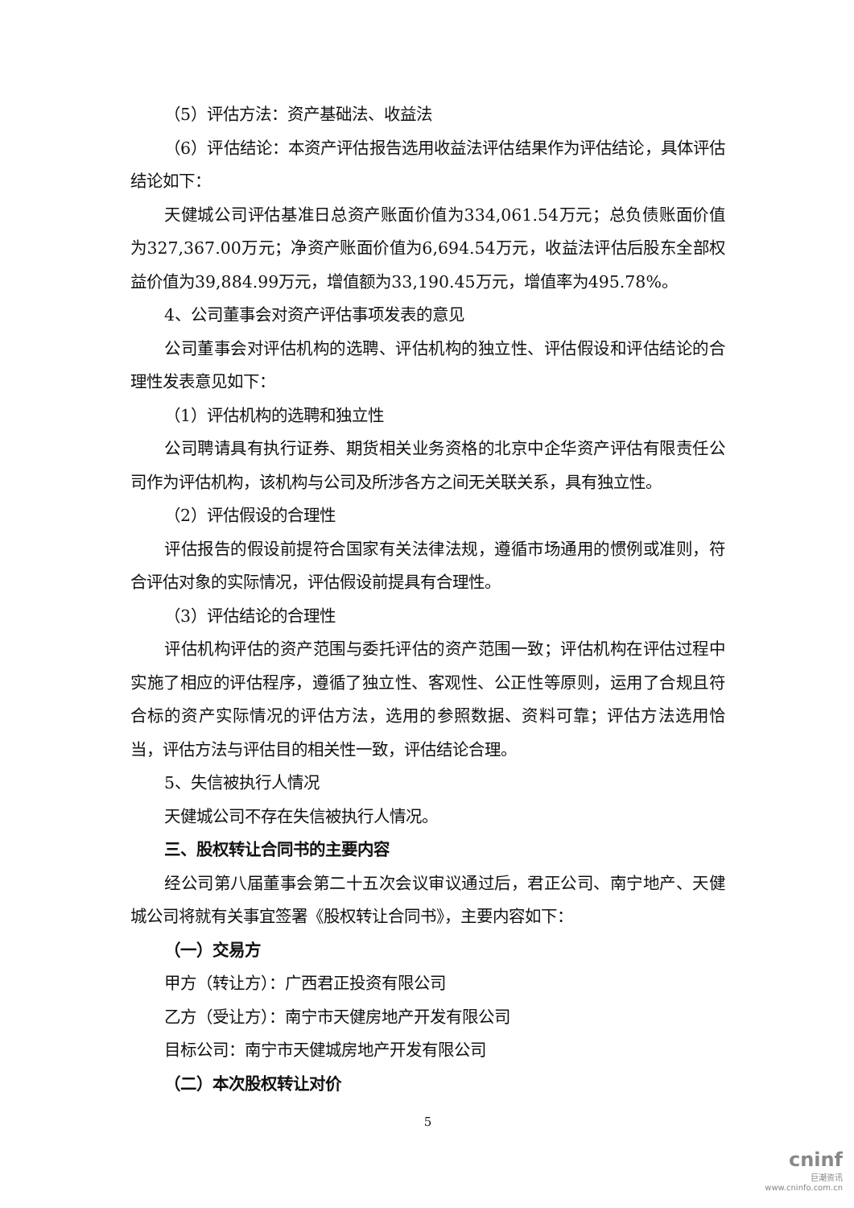（5）评估方法：资产基础法、收益法
（6）评估结论：本资产评估报告选用收益法评估结果作为评估结论，具体评估结论如下：
天健城公司评估基准日总资产账面价值为334,061.54万元；总负债账面价值为327,367.00万元；净资产账面价值为6,694.54万元，收益法评估后股东全部权益价值为39,884.99万元，增值额为33,190.45万元，增值率为495.78%。
4、公司董事会对资产评估事项发表的意见
公司董事会对评估机构的选聘、评估机构的独立性、评估假设和评估结论的合理性发表意见如下：
（1）评估机构的选聘和独立性
公司聘请具有执行证券、期货相关业务资格的北京中企华资产评估有限责任公司作为评估机构，该机构与公司及所涉各方之间无关联关系，具有独立性。
（2）评估假设的合理性
评估报告的假设前提符合国家有关法律法规，遵循市场通用的惯例或准则，符合评估对象的实际情况，评估假设前提具有合理性。
（3）评估结论的合理性
评估机构评估的资产范围与委托评估的资产范围一致；评估机构在评估过程中实施了相应的评估程序，遵循了独立性、客观性、公正性等原则，运用了合规且符合标的资产实际情况的评估方法，选用的参照数据、资料可靠；评估方法选用恰当，评估方法与评估目的相关性一致，评估结论合理。
5、失信被执行人情况
天健城公司不存在失信被执行人情况。
三、股权转让合同书的主要内容
经公司第八届董事会第二十五次会议审议通过后，君正公司、南宁地产、天健城公司将就有关事宜签署《股权转让合同书》，主要内容如下：
（一）交易方
甲方（转让方）：广西君正投资有限公司
乙方（受让方）：南宁市天健房地产开发有限公司
目标公司：南宁市天健城房地产开发有限公司
（二）本次股权转让对价
5
cninf
巨潮资讯
www.cninfo.com.cn